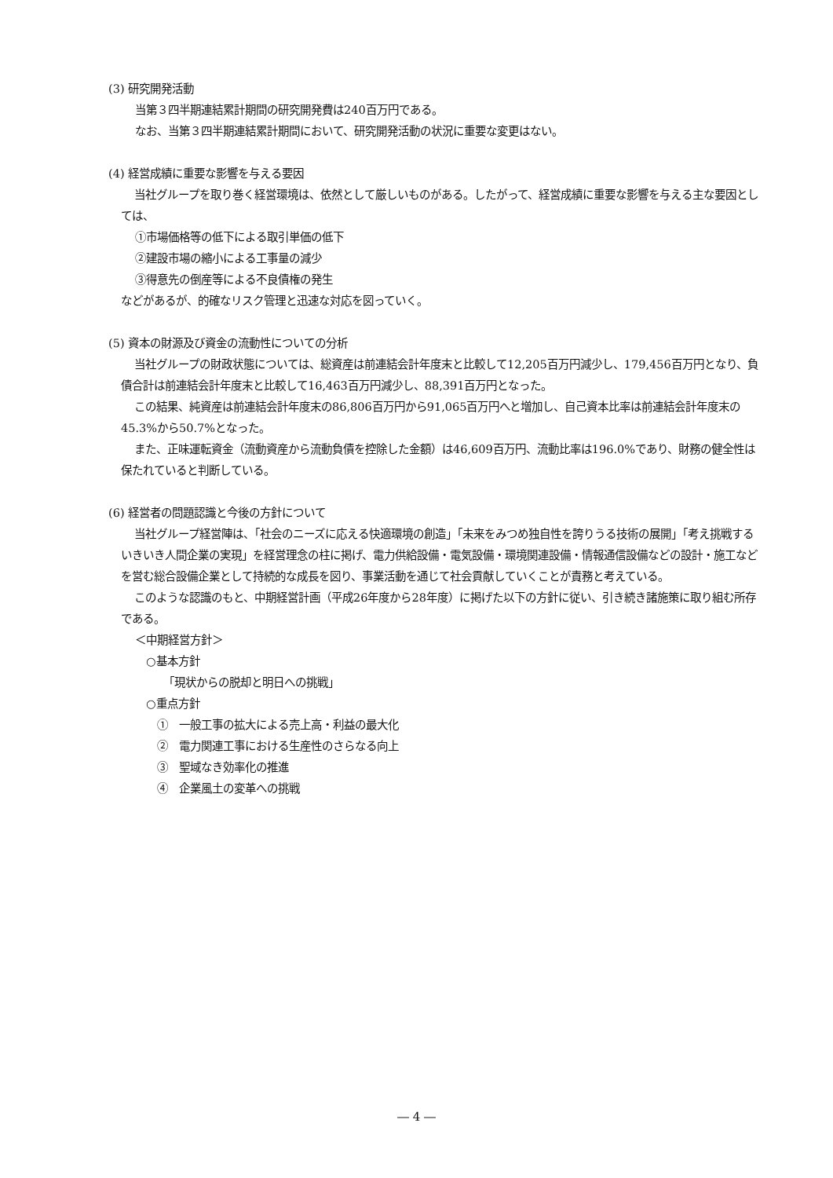(3) 研究開発活動
当第３四半期連結累計期間の研究開発費は240百万円である。
なお、当第３四半期連結累計期間において、研究開発活動の状況に重要な変更はない。
(4) 経営成績に重要な影響を与える要因
当社グループを取り巻く経営環境は、依然として厳しいものがある。したがって、経営成績に重要な影響を与える主な要因としては、
①市場価格等の低下による取引単価の低下
②建設市場の縮小による工事量の減少
③得意先の倒産等による不良債権の発生
などがあるが、的確なリスク管理と迅速な対応を図っていく。
(5) 資本の財源及び資金の流動性についての分析
当社グループの財政状態については、総資産は前連結会計年度末と比較して12,205百万円減少し、179,456百万円となり、負債合計は前連結会計年度末と比較して16,463百万円減少し、88,391百万円となった。
この結果、純資産は前連結会計年度末の86,806百万円から91,065百万円へと増加し、自己資本比率は前連結会計年度末の45.3%から50.7%となった。
また、正味運転資金（流動資産から流動負債を控除した金額）は46,609百万円、流動比率は196.0%であり、財務の健全性は保たれていると判断している。
(6) 経営者の問題認識と今後の方針について
当社グループ経営陣は、「社会のニーズに応える快適環境の創造」「未来をみつめ独自性を誇りうる技術の展開」「考え挑戦するいきいき人間企業の実現」を経営理念の柱に掲げ、電力供給設備・電気設備・環境関連設備・情報通信設備などの設計・施工などを営む総合設備企業として持続的な成長を図り、事業活動を通じて社会貢献していくことが責務と考えている。
このような認識のもと、中期経営計画（平成26年度から28年度）に掲げた以下の方針に従い、引き続き諸施策に取り組む所存である。
＜中期経営方針＞
○基本方針
「現状からの脱却と明日への挑戦」
○重点方針
①　一般工事の拡大による売上高・利益の最大化
②　電力関連工事における生産性のさらなる向上
③　聖域なき効率化の推進
④　企業風土の変革への挑戦
― 4 ―